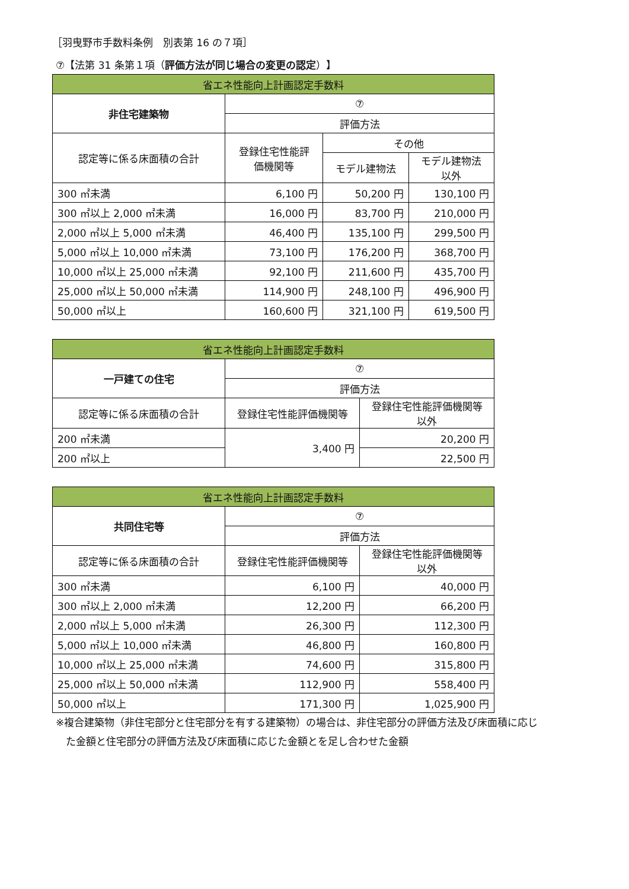［羽曳野市手数料条例　別表第 16 の７項］
⑦【法第 31 条第１項（評価方法が同じ場合の変更の認定）】
| 省エネ性能向上計画認定手数料 | | | |
| --- | --- | --- | --- |
| 非住宅建築物 | ⑦ | | |
| | 評価方法 | | |
| 認定等に係る床面積の合計 | 登録住宅性能評 価機関等 | その他 | |
| | | モデル建物法 | モデル建物法 以外 |
| 300 ㎡未満 | 6,100 円 | 50,200 円 | 130,100 円 |
| 300 ㎡以上 2,000 ㎡未満 | 16,000 円 | 83,700 円 | 210,000 円 |
| 2,000 ㎡以上 5,000 ㎡未満 | 46,400 円 | 135,100 円 | 299,500 円 |
| 5,000 ㎡以上 10,000 ㎡未満 | 73,100 円 | 176,200 円 | 368,700 円 |
| 10,000 ㎡以上 25,000 ㎡未満 | 92,100 円 | 211,600 円 | 435,700 円 |
| 25,000 ㎡以上 50,000 ㎡未満 | 114,900 円 | 248,100 円 | 496,900 円 |
| 50,000 ㎡以上 | 160,600 円 | 321,100 円 | 619,500 円 |
| 省エネ性能向上計画認定手数料 | | |
| --- | --- | --- |
| 一戸建ての住宅 | ⑦ | |
| | 評価方法 | |
| 認定等に係る床面積の合計 | 登録住宅性能評価機関等 | 登録住宅性能評価機関等 以外 |
| 200 ㎡未満 | 3,400 円 | 20,200 円 |
| 200 ㎡以上 | | 22,500 円 |
| 省エネ性能向上計画認定手数料 | | |
| --- | --- | --- |
| 共同住宅等 | ⑦ | |
| | 評価方法 | |
| 認定等に係る床面積の合計 | 登録住宅性能評価機関等 | 登録住宅性能評価機関等 以外 |
| 300 ㎡未満 | 6,100 円 | 40,000 円 |
| 300 ㎡以上 2,000 ㎡未満 | 12,200 円 | 66,200 円 |
| 2,000 ㎡以上 5,000 ㎡未満 | 26,300 円 | 112,300 円 |
| 5,000 ㎡以上 10,000 ㎡未満 | 46,800 円 | 160,800 円 |
| 10,000 ㎡以上 25,000 ㎡未満 | 74,600 円 | 315,800 円 |
| 25,000 ㎡以上 50,000 ㎡未満 | 112,900 円 | 558,400 円 |
| 50,000 ㎡以上 | 171,300 円 | 1,025,900 円 |
※複合建築物（非住宅部分と住宅部分を有する建築物）の場合は、非住宅部分の評価方法及び床面積に応じ
　た金額と住宅部分の評価方法及び床面積に応じた金額とを足し合わせた金額